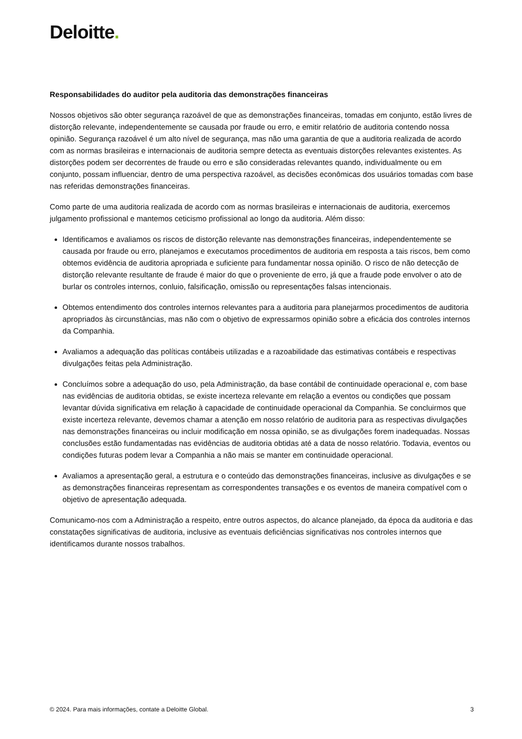Deloitte.
Responsabilidades do auditor pela auditoria das demonstrações financeiras
Nossos objetivos são obter segurança razoável de que as demonstrações financeiras, tomadas em conjunto, estão livres de distorção relevante, independentemente se causada por fraude ou erro, e emitir relatório de auditoria contendo nossa opinião. Segurança razoável é um alto nível de segurança, mas não uma garantia de que a auditoria realizada de acordo com as normas brasileiras e internacionais de auditoria sempre detecta as eventuais distorções relevantes existentes. As distorções podem ser decorrentes de fraude ou erro e são consideradas relevantes quando, individualmente ou em conjunto, possam influenciar, dentro de uma perspectiva razoável, as decisões econômicas dos usuários tomadas com base nas referidas demonstrações financeiras.
Como parte de uma auditoria realizada de acordo com as normas brasileiras e internacionais de auditoria, exercemos julgamento profissional e mantemos ceticismo profissional ao longo da auditoria. Além disso:
Identificamos e avaliamos os riscos de distorção relevante nas demonstrações financeiras, independentemente se causada por fraude ou erro, planejamos e executamos procedimentos de auditoria em resposta a tais riscos, bem como obtemos evidência de auditoria apropriada e suficiente para fundamentar nossa opinião. O risco de não detecção de distorção relevante resultante de fraude é maior do que o proveniente de erro, já que a fraude pode envolver o ato de burlar os controles internos, conluio, falsificação, omissão ou representações falsas intencionais.
Obtemos entendimento dos controles internos relevantes para a auditoria para planejarmos procedimentos de auditoria apropriados às circunstâncias, mas não com o objetivo de expressarmos opinião sobre a eficácia dos controles internos da Companhia.
Avaliamos a adequação das políticas contábeis utilizadas e a razoabilidade das estimativas contábeis e respectivas divulgações feitas pela Administração.
Concluímos sobre a adequação do uso, pela Administração, da base contábil de continuidade operacional e, com base nas evidências de auditoria obtidas, se existe incerteza relevante em relação a eventos ou condições que possam levantar dúvida significativa em relação à capacidade de continuidade operacional da Companhia. Se concluirmos que existe incerteza relevante, devemos chamar a atenção em nosso relatório de auditoria para as respectivas divulgações nas demonstrações financeiras ou incluir modificação em nossa opinião, se as divulgações forem inadequadas. Nossas conclusões estão fundamentadas nas evidências de auditoria obtidas até a data de nosso relatório. Todavia, eventos ou condições futuras podem levar a Companhia a não mais se manter em continuidade operacional.
Avaliamos a apresentação geral, a estrutura e o conteúdo das demonstrações financeiras, inclusive as divulgações e se as demonstrações financeiras representam as correspondentes transações e os eventos de maneira compatível com o objetivo de apresentação adequada.
Comunicamo-nos com a Administração a respeito, entre outros aspectos, do alcance planejado, da época da auditoria e das constatações significativas de auditoria, inclusive as eventuais deficiências significativas nos controles internos que identificamos durante nossos trabalhos.
© 2024. Para mais informações, contate a Deloitte Global. 3